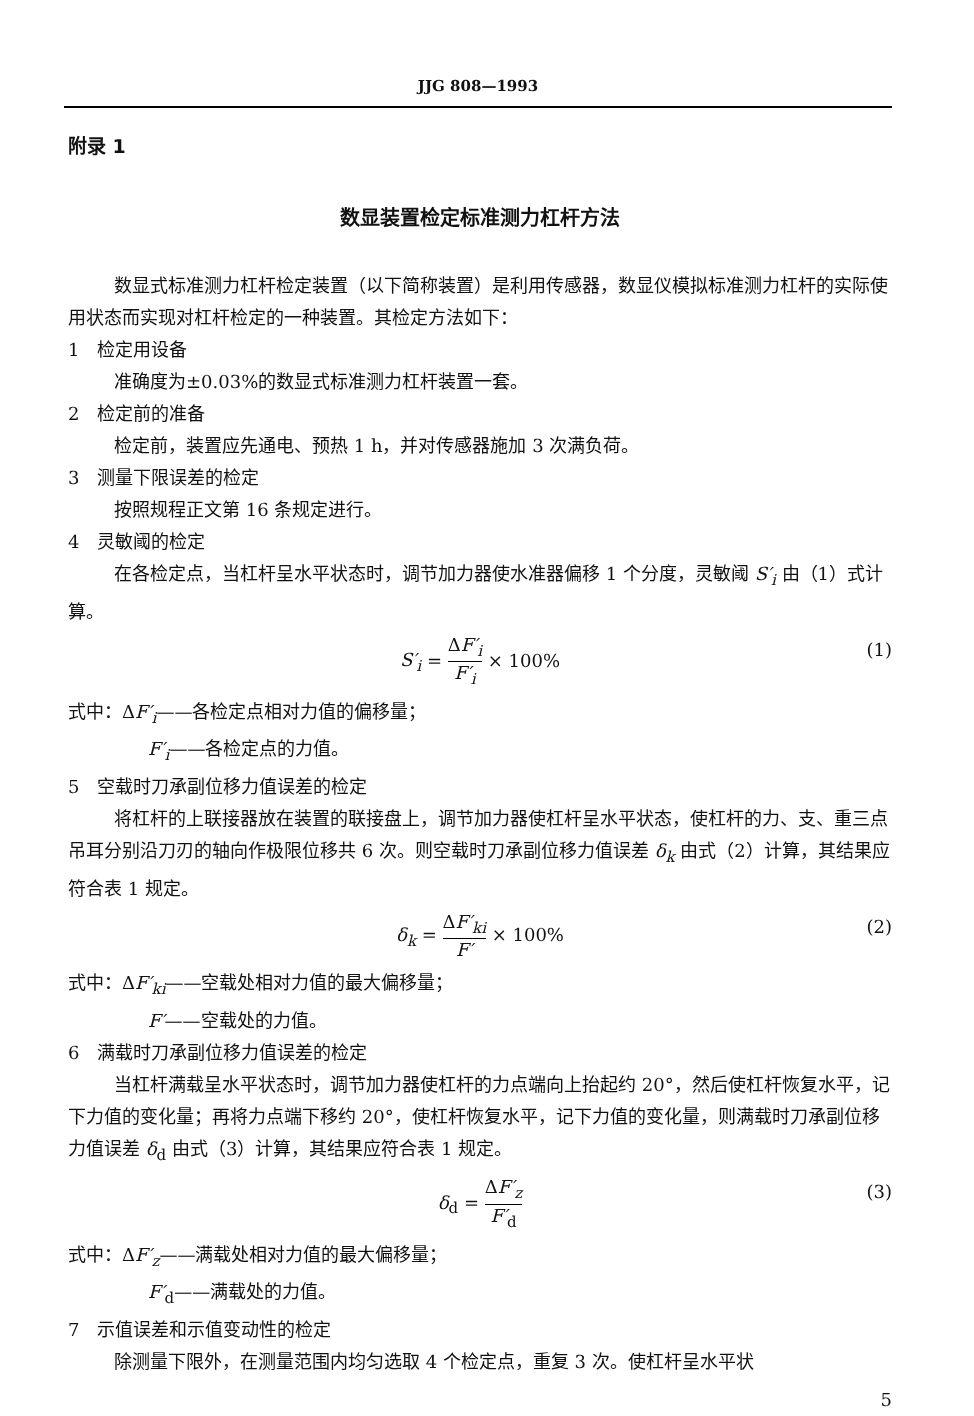JJG 808—1993
附录 1
数显装置检定标准测力杠杆方法
数显式标准测力杠杆检定装置（以下简称装置）是利用传感器，数显仪模拟标准测力杠杆的实际使用状态而实现对杠杆检定的一种装置。其检定方法如下：
1　检定用设备
准确度为±0.03%的数显式标准测力杠杆装置一套。
2　检定前的准备
检定前，装置应先通电、预热 1 h，并对传感器施加 3 次满负荷。
3　测量下限误差的检定
按照规程正文第 16 条规定进行。
4　灵敏阈的检定
在各检定点，当杠杆呈水平状态时，调节加力器使水准器偏移 1 个分度，灵敏阈 S′<sub>i</sub> 由（1）式计算。
S′<sub>i</sub> = ΔF′<sub>i</sub> F′<sub>i</sub> × 100% (1)
式中：ΔF′<sub>i</sub>——各检定点相对力值的偏移量；
F′<sub>i</sub>——各检定点的力值。
5　空载时刀承副位移力值误差的检定
将杠杆的上联接器放在装置的联接盘上，调节加力器使杠杆呈水平状态，使杠杆的力、支、重三点吊耳分别沿刀刃的轴向作极限位移共 6 次。则空载时刀承副位移力值误差 δ<sub>k</sub> 由式（2）计算，其结果应符合表 1 规定。
δ<sub>k</sub> = ΔF′<sub>ki</sub> F′ × 100% (2)
式中：ΔF′<sub>ki</sub>——空载处相对力值的最大偏移量；
F′——空载处的力值。
6　满载时刀承副位移力值误差的检定
当杠杆满载呈水平状态时，调节加力器使杠杆的力点端向上抬起约 20°，然后使杠杆恢复水平，记下力值的变化量；再将力点端下移约 20°，使杠杆恢复水平，记下力值的变化量，则满载时刀承副位移力值误差 δ<sub>d</sub> 由式（3）计算，其结果应符合表 1 规定。
δ<sub>d</sub> = ΔF′<sub>z</sub> F′<sub>d</sub> (3)
式中：ΔF′<sub>z</sub>——满载处相对力值的最大偏移量；
F′<sub>d</sub>——满载处的力值。
7　示值误差和示值变动性的检定
除测量下限外，在测量范围内均匀选取 4 个检定点，重复 3 次。使杠杆呈水平状
5